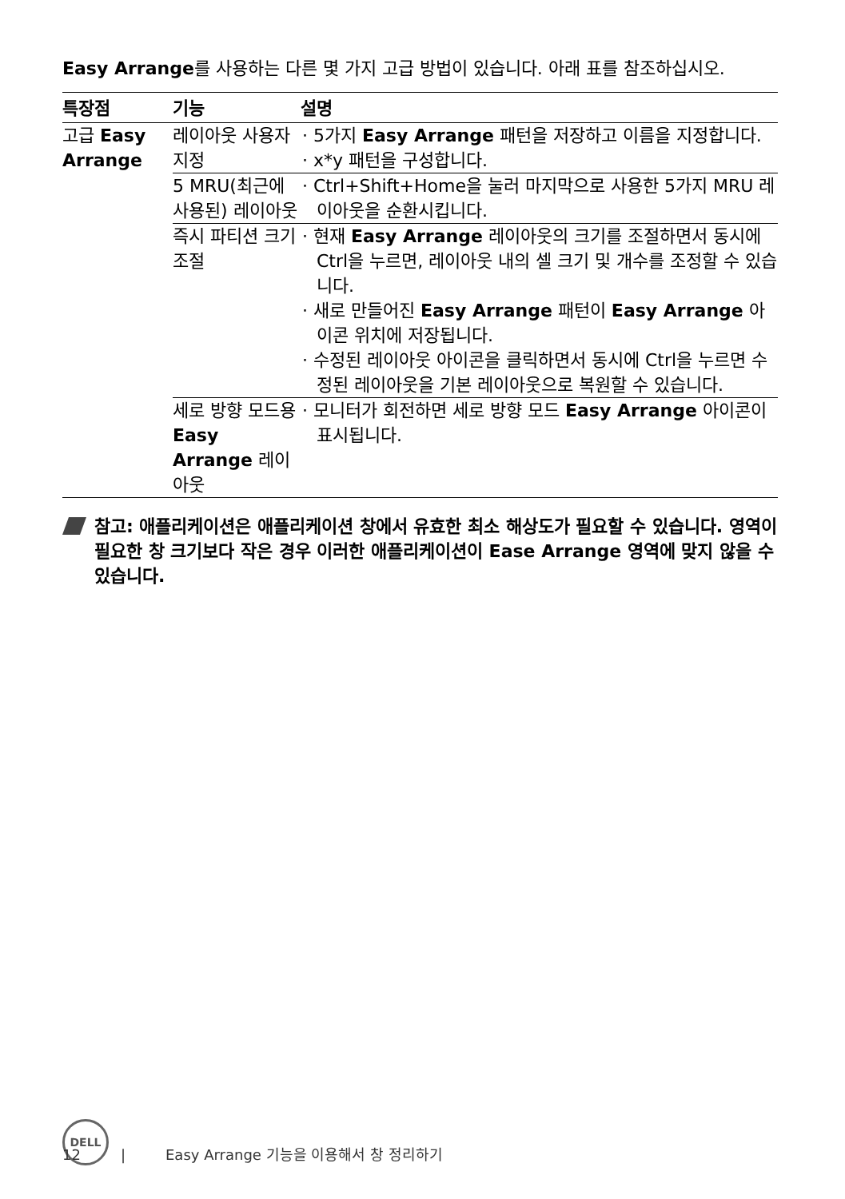Easy Arrange를 사용하는 다른 몇 가지 고급 방법이 있습니다. 아래 표를 참조하십시오.
| 특장점 | 기능 | 설명 |
| --- | --- | --- |
| 고급 Easy Arrange | 레이아웃 사용자 지정 | · 5가지 Easy Arrange 패턴을 저장하고 이름을 지정합니다. · x*y 패턴을 구성합니다. |
| | 5 MRU(최근에 사용된) 레이아웃 | · Ctrl+Shift+Home을 눌러 마지막으로 사용한 5가지 MRU 레이아웃을 순환시킵니다. |
| | 즉시 파티션 크기 조절 | · 현재 Easy Arrange 레이아웃의 크기를 조절하면서 동시에 Ctrl을 누르면, 레이아웃 내의 셀 크기 및 개수를 조정할 수 있습니다. · 새로 만들어진 Easy Arrange 패턴이 Easy Arrange 아이콘 위치에 저장됩니다. · 수정된 레이아웃 아이콘을 클릭하면서 동시에 Ctrl을 누르면 수정된 레이아웃을 기본 레이아웃으로 복원할 수 있습니다. |
| | 세로 방향 모드용 Easy Arrange 레이아웃 | · 모니터가 회전하면 세로 방향 모드 Easy Arrange 아이콘이 표시됩니다. |
참고: 애플리케이션은 애플리케이션 창에서 유효한 최소 해상도가 필요할 수 있습니다. 영역이 필요한 창 크기보다 작은 경우 이러한 애플리케이션이 Ease Arrange 영역에 맞지 않을 수 있습니다.
DELL
12 | Easy Arrange 기능을 이용해서 창 정리하기